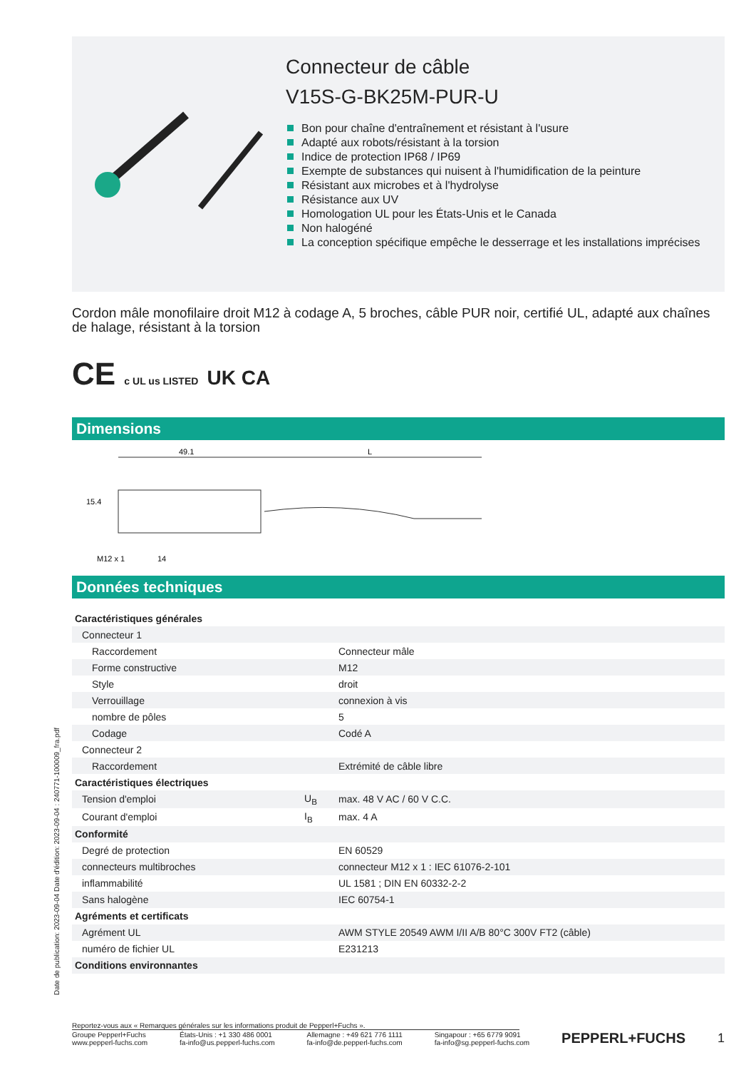Connecteur de câble
V15S-G-BK25M-PUR-U
Bon pour chaîne d'entraînement et résistant à l'usure
Adapté aux robots/résistant à la torsion
Indice de protection IP68 / IP69
Exempte de substances qui nuisent à l'humidification de la peinture
Résistant aux microbes et à l'hydrolyse
Résistance aux UV
Homologation UL pour les États-Unis et le Canada
Non halogéné
La conception spécifique empêche le desserrage et les installations imprécises
Cordon mâle monofilaire droit M12 à codage A, 5 broches, câble PUR noir, certifié UL, adapté aux chaînes de halage, résistant à la torsion
CE c UL us LISTED UK CA
Dimensions
49.1
L
15.4
M12 x 1
14
Données techniques
| Caractéristiques générales | | |
| Connecteur 1 | | |
| Raccordement | | Connecteur mâle |
| Forme constructive | | M12 |
| Style | | droit |
| Verrouillage | | connexion à vis |
| nombre de pôles | | 5 |
| Codage | | Codé A |
| Connecteur 2 | | |
| Raccordement | | Extrémité de câble libre |
| Caractéristiques électriques | | |
| Tension d'emploi | U<sub>B</sub> | max. 48 V AC / 60 V C.C. |
| Courant d'emploi | I<sub>B</sub> | max. 4 A |
| Conformité | | |
| Degré de protection | | EN 60529 |
| connecteurs multibroches | | connecteur M12 x 1 : IEC 61076-2-101 |
| inflammabilité | | UL 1581 ; DIN EN 60332-2-2 |
| Sans halogène | | IEC 60754-1 |
| Agréments et certificats | | |
| Agrément UL | | AWM STYLE 20549 AWM I/II A/B 80°C 300V FT2 (câble) |
| numéro de fichier UL | | E231213 |
| Conditions environnantes | | |
Date de publication: 2023-09-04 Date d'édition: 2023-09-04 : 240771-100009_fra.pdf
Reportez-vous aux « Remarques générales sur les informations produit de Pepperl+Fuchs ».
Groupe Pepperl+Fuchs
www.pepperl-fuchs.com
États-Unis : +1 330 486 0001
fa-info@us.pepperl-fuchs.com
Allemagne : +49 621 776 1111
fa-info@de.pepperl-fuchs.com
Singapour : +65 6779 9091
fa-info@sg.pepperl-fuchs.com
PEPPERL+FUCHS 1